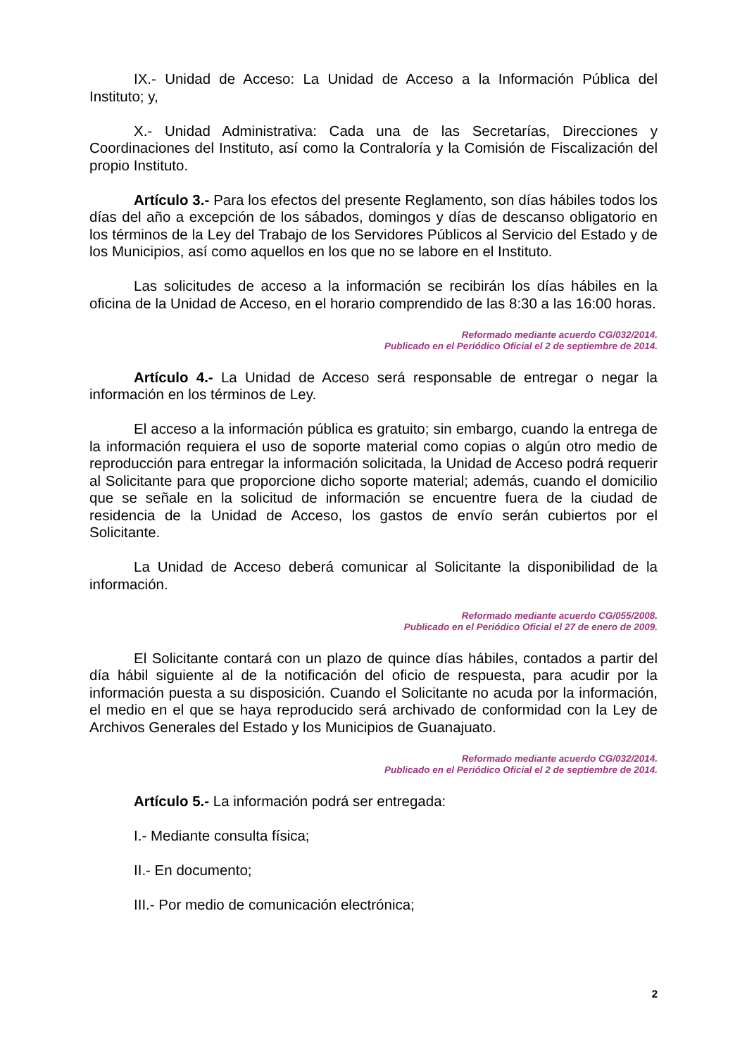IX.- Unidad de Acceso: La Unidad de Acceso a la Información Pública del Instituto; y,
X.- Unidad Administrativa: Cada una de las Secretarías, Direcciones y Coordinaciones del Instituto, así como la Contraloría y la Comisión de Fiscalización del propio Instituto.
Artículo 3.- Para los efectos del presente Reglamento, son días hábiles todos los días del año a excepción de los sábados, domingos y días de descanso obligatorio en los términos de la Ley del Trabajo de los Servidores Públicos al Servicio del Estado y de los Municipios, así como aquellos en los que no se labore en el Instituto.
Las solicitudes de acceso a la información se recibirán los días hábiles en la oficina de la Unidad de Acceso, en el horario comprendido de las 8:30 a las 16:00 horas.
Reformado mediante acuerdo CG/032/2014.
Publicado en el Periódico Oficial el 2 de septiembre de 2014.
Artículo 4.- La Unidad de Acceso será responsable de entregar o negar la información en los términos de Ley.
El acceso a la información pública es gratuito; sin embargo, cuando la entrega de la información requiera el uso de soporte material como copias o algún otro medio de reproducción para entregar la información solicitada, la Unidad de Acceso podrá requerir al Solicitante para que proporcione dicho soporte material; además, cuando el domicilio que se señale en la solicitud de información se encuentre fuera de la ciudad de residencia de la Unidad de Acceso, los gastos de envío serán cubiertos por el Solicitante.
La Unidad de Acceso deberá comunicar al Solicitante la disponibilidad de la información.
Reformado mediante acuerdo CG/055/2008.
Publicado en el Periódico Oficial el 27 de enero de 2009.
El Solicitante contará con un plazo de quince días hábiles, contados a partir del día hábil siguiente al de la notificación del oficio de respuesta, para acudir por la información puesta a su disposición. Cuando el Solicitante no acuda por la información, el medio en el que se haya reproducido será archivado de conformidad con la Ley de Archivos Generales del Estado y los Municipios de Guanajuato.
Reformado mediante acuerdo CG/032/2014.
Publicado en el Periódico Oficial el 2 de septiembre de 2014.
Artículo 5.- La información podrá ser entregada:
I.- Mediante consulta física;
II.- En documento;
III.- Por medio de comunicación electrónica;
2